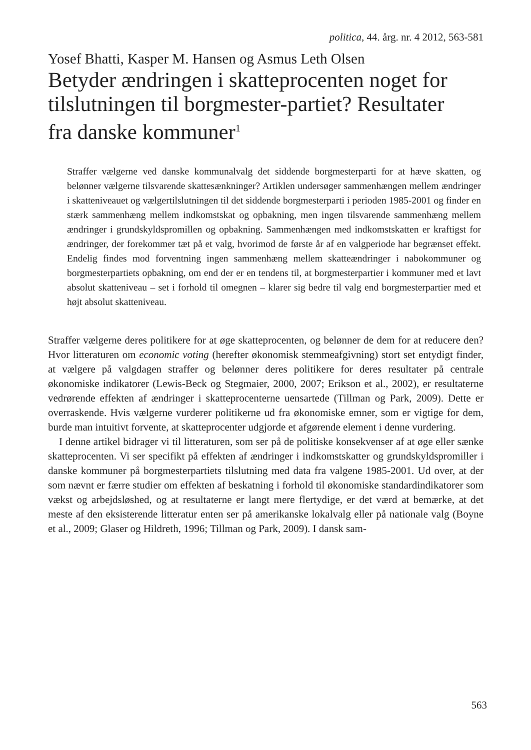politica, 44. årg. nr. 4 2012, 563-581
Yosef Bhatti, Kasper M. Hansen og Asmus Leth Olsen
Betyder ændringen i skatteprocenten noget for tilslutningen til borgmester-partiet? Resultater fra danske kommuner<sup>1</sup>
Straffer vælgerne ved danske kommunalvalg det siddende borgmesterparti for at hæve skatten, og belønner vælgerne tilsvarende skattesænkninger? Artiklen undersøger sammenhængen mellem ændringer i skatteniveauet og vælgertilslutningen til det siddende borgmesterparti i perioden 1985-2001 og finder en stærk sammenhæng mellem indkomstskat og opbakning, men ingen tilsvarende sammenhæng mellem ændringer i grundskyldspromillen og opbakning. Sammenhængen med indkomstskatten er kraftigst for ændringer, der forekommer tæt på et valg, hvorimod de første år af en valgperiode har begrænset effekt. Endelig findes mod forventning ingen sammenhæng mellem skatteændringer i nabokommuner og borgmesterpartiets opbakning, om end der er en tendens til, at borgmesterpartier i kommuner med et lavt absolut skatteniveau – set i forhold til omegnen – klarer sig bedre til valg end borgmesterpartier med et højt absolut skatteniveau.
Straffer vælgerne deres politikere for at øge skatteprocenten, og belønner de dem for at reducere den? Hvor litteraturen om economic voting (herefter økonomisk stemmeafgivning) stort set entydigt finder, at vælgere på valgdagen straffer og belønner deres politikere for deres resultater på centrale økonomiske indikatorer (Lewis-Beck og Stegmaier, 2000, 2007; Erikson et al., 2002), er resultaterne vedrørende effekten af ændringer i skatteprocenterne uensartede (Tillman og Park, 2009). Dette er overraskende. Hvis vælgerne vurderer politikerne ud fra økonomiske emner, som er vigtige for dem, burde man intuitivt forvente, at skatteprocenter udgjorde et afgørende element i denne vurdering.
I denne artikel bidrager vi til litteraturen, som ser på de politiske konsekvenser af at øge eller sænke skatteprocenten. Vi ser specifikt på effekten af ændringer i indkomstskatter og grundskyldspromiller i danske kommuner på borgmesterpartiets tilslutning med data fra valgene 1985-2001. Ud over, at der som nævnt er færre studier om effekten af beskatning i forhold til økonomiske standardindikatorer som vækst og arbejdsløshed, og at resultaterne er langt mere flertydige, er det værd at bemærke, at det meste af den eksisterende litteratur enten ser på amerikanske lokalvalg eller på nationale valg (Boyne et al., 2009; Glaser og Hildreth, 1996; Tillman og Park, 2009). I dansk sam-
563